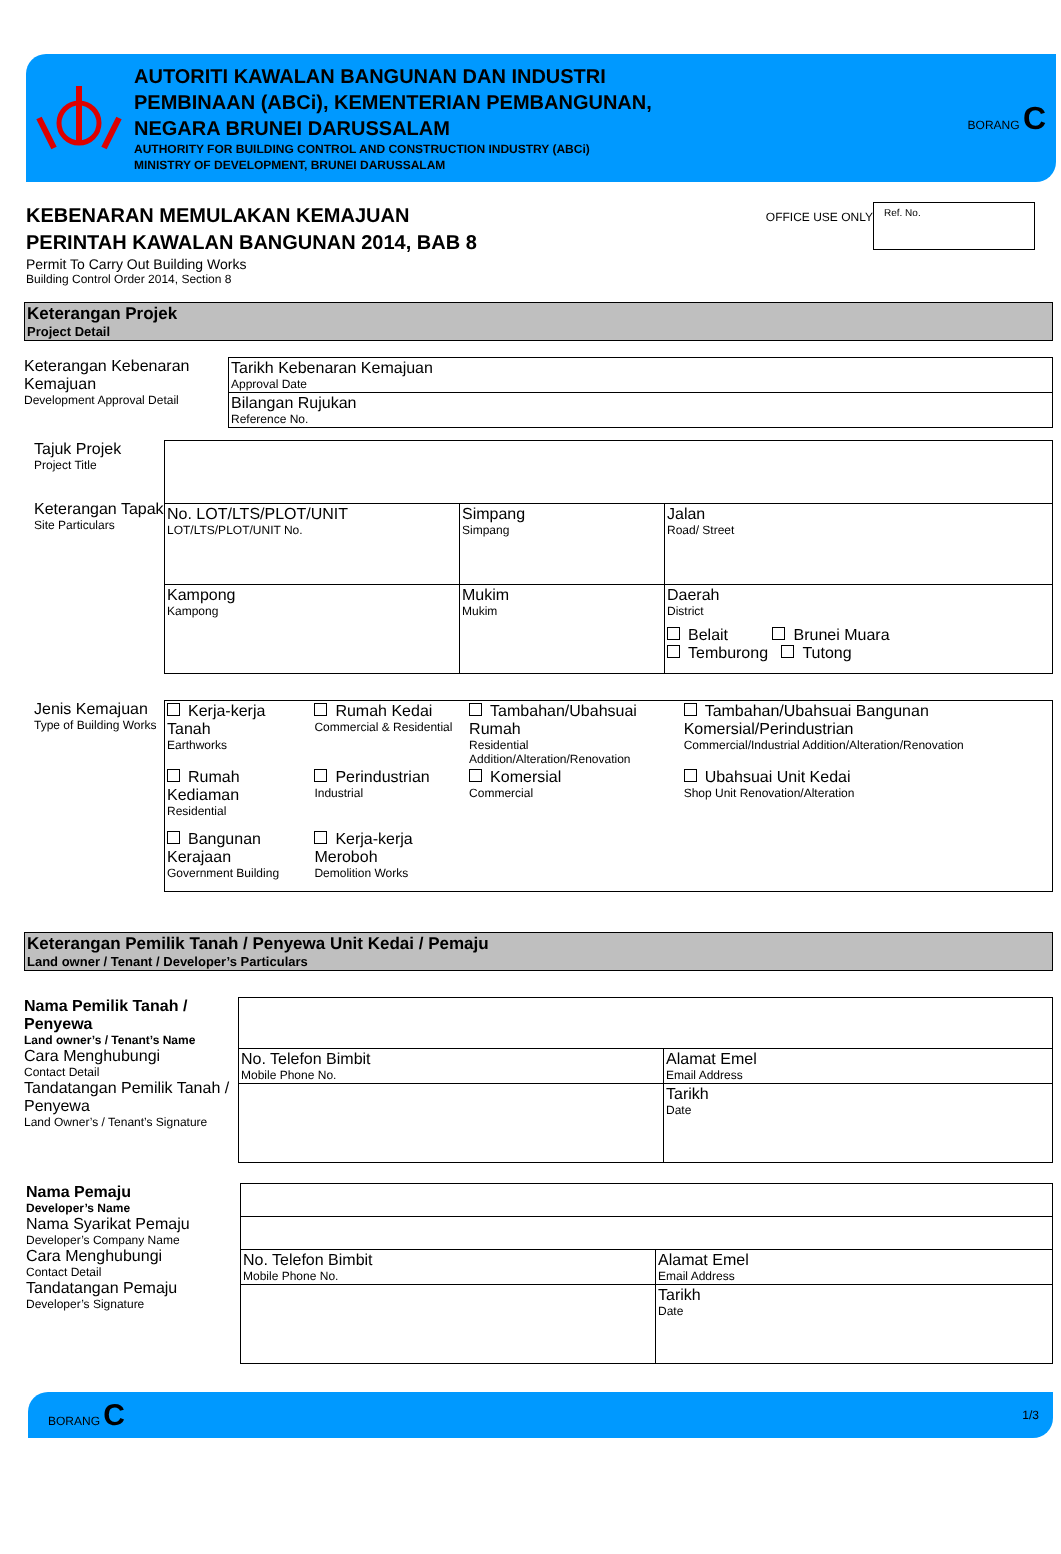AUTORITI KAWALAN BANGUNAN DAN INDUSTRI
PEMBINAAN (ABCi), KEMENTERIAN PEMBANGUNAN,
NEGARA BRUNEI DARUSSALAM
AUTHORITY FOR BUILDING CONTROL AND CONSTRUCTION INDUSTRY (ABCi)
MINISTRY OF DEVELOPMENT, BRUNEI DARUSSALAM
BORANG C
KEBENARAN MEMULAKAN KEMAJUAN
PERINTAH KAWALAN BANGUNAN 2014, BAB 8
Permit To Carry Out Building Works
Building Control Order 2014, Section 8
OFFICE USE ONLY
Ref. No.
Keterangan Projek
Project Detail
Keterangan Kebenaran Kemajuan
Development Approval Detail
| Tarikh Kebenaran Kemajuan Approval Date |
| Bilangan Rujukan Reference No. |
Tajuk Projek
Project Title
Keterangan Tapak
Site Particulars
| No. LOT/LTS/PLOT/UNIT LOT/LTS/PLOT/UNIT No. | Simpang Simpang | Jalan Road/ Street |
| Kampong Kampong | Mukim Mukim | Daerah District Belait Brunei Muara Temburong Tutong |
Jenis Kemajuan
Type of Building Works
| Kerja-kerja Tanah Earthworks | Rumah Kedai Commercial & Residential | Tambahan/Ubahsuai Rumah Residential Addition/Alteration/Renovation | Tambahan/Ubahsuai Bangunan Komersial/Perindustrian Commercial/Industrial Addition/Alteration/Renovation |
| Rumah Kediaman Residential | Perindustrian Industrial | Komersial Commercial | Ubahsuai Unit Kedai Shop Unit Renovation/Alteration |
| Bangunan Kerajaan Government Building | Kerja-kerja Meroboh Demolition Works | | |
Keterangan Pemilik Tanah / Penyewa Unit Kedai / Pemaju
Land owner / Tenant / Developer’s Particulars
Nama Pemilik Tanah / Penyewa
Land owner’s / Tenant’s Name
Cara Menghubungi
Contact Detail
Tandatangan Pemilik Tanah / Penyewa
Land Owner’s / Tenant’s Signature
| No. Telefon Bimbit Mobile Phone No. | Alamat Emel Email Address |
| | Tarikh Date |
Nama Pemaju
Developer’s Name
Nama Syarikat Pemaju
Developer’s Company Name
Cara Menghubungi
Contact Detail
Tandatangan Pemaju
Developer’s Signature
| No. Telefon Bimbit Mobile Phone No. | Alamat Emel Email Address |
| | Tarikh Date |
BORANG C
1/3